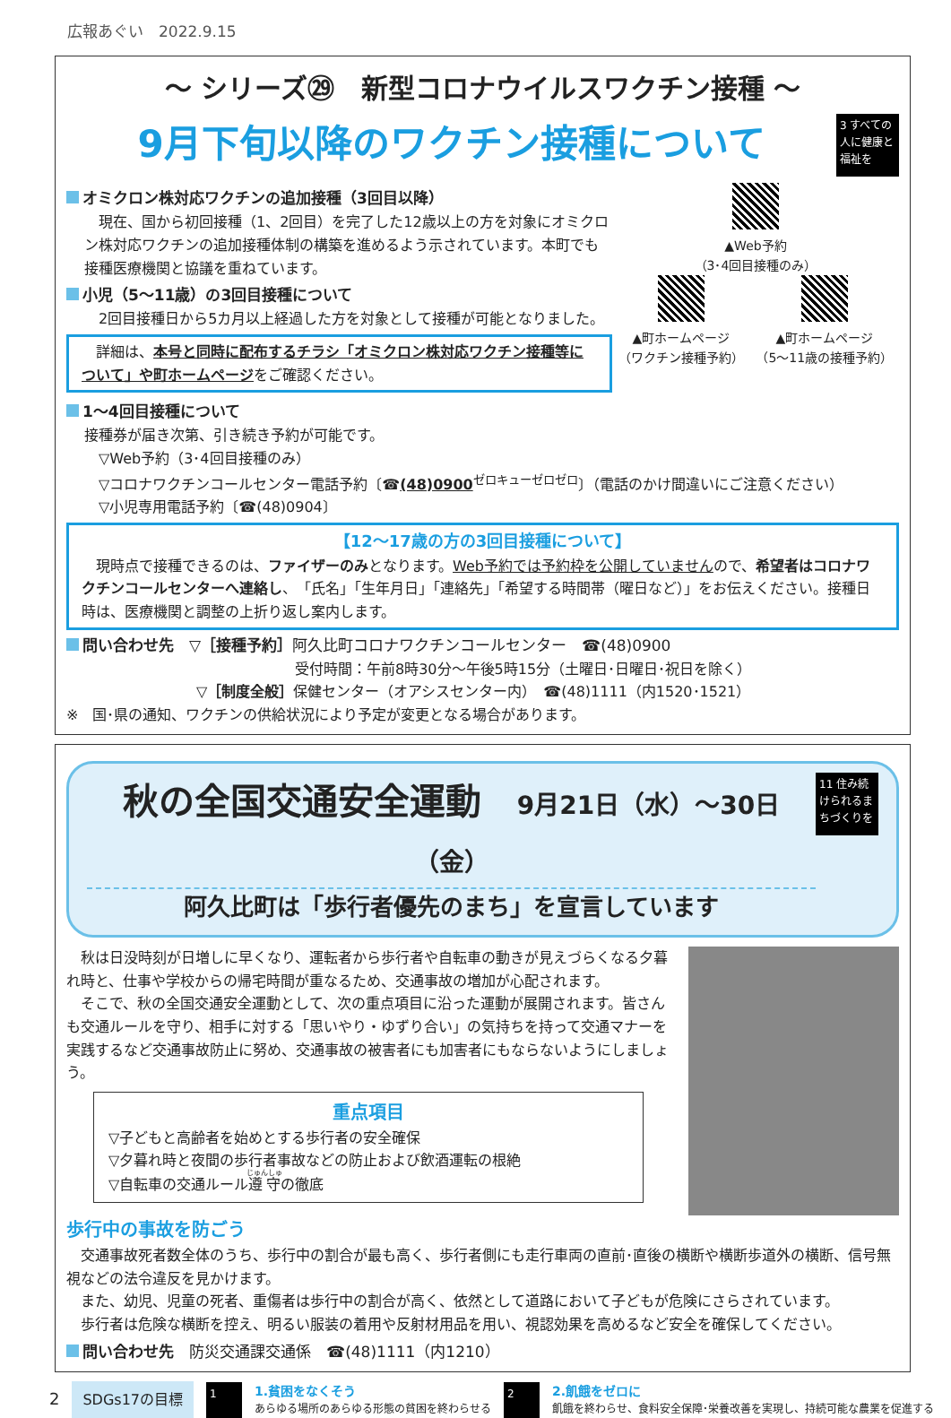広報あぐい　2022.9.15
～ シリーズ㉙　新型コロナウイルスワクチン接種 ～
9月下旬以降のワクチン接種について
3 すべての人に健康と福祉を
オミクロン株対応ワクチンの追加接種（3回目以降）
　現在、国から初回接種（1、2回目）を完了した12歳以上の方を対象にオミクロン株対応ワクチンの追加接種体制の構築を進めるよう示されています。本町でも接種医療機関と協議を重ねています。
小児（5～11歳）の3回目接種について
　2回目接種日から5カ月以上経過した方を対象として接種が可能となりました。
　詳細は、本号と同時に配布するチラシ「オミクロン株対応ワクチン接種等について」や町ホームページをご確認ください。
▲Web予約
（3･4回目接種のみ）
▲町ホームページ
（ワクチン接種予約）
▲町ホームページ
（5～11歳の接種予約）
1～4回目接種について
接種券が届き次第、引き続き予約が可能です。
　▽Web予約（3･4回目接種のみ）
　▽コロナワクチンコールセンター電話予約〔☎(48)0900<sup>ゼロキューゼロゼロ</sup>〕（電話のかけ間違いにご注意ください）
　▽小児専用電話予約〔☎(48)0904〕
【12～17歳の方の3回目接種について】
　現時点で接種できるのは、ファイザーのみとなります。Web予約では予約枠を公開していませんので、希望者はコロナワクチンコールセンターへ連絡し、「氏名」「生年月日」「連絡先」「希望する時間帯（曜日など）」をお伝えください。接種日時は、医療機関と調整の上折り返し案内します。
問い合わせ先　▽［接種予約］阿久比町コロナワクチンコールセンター　☎(48)0900
受付時間：午前8時30分～午後5時15分（土曜日･日曜日･祝日を除く）
▽［制度全般］保健センター（オアシスセンター内）　☎(48)1111（内1520･1521）
※　国･県の通知、ワクチンの供給状況により予定が変更となる場合があります。
秋の全国交通安全運動　9月21日（水）～30日（金）
阿久比町は「歩行者優先のまち」を宣言しています
11 住み続けられるまちづくりを
　秋は日没時刻が日増しに早くなり、運転者から歩行者や自転車の動きが見えづらくなる夕暮れ時と、仕事や学校からの帰宅時間が重なるため、交通事故の増加が心配されます。
　そこで、秋の全国交通安全運動として、次の重点項目に沿った運動が展開されます。皆さんも交通ルールを守り、相手に対する「思いやり・ゆずり合い」の気持ちを持って交通マナーを実践するなど交通事故防止に努め、交通事故の被害者にも加害者にもならないようにしましょう。
重点項目
▽子どもと高齢者を始めとする歩行者の安全確保
▽夕暮れ時と夜間の歩行者事故などの防止および飲酒運転の根絶
▽自転車の交通ルール遵守の徹底
歩行中の事故を防ごう
　交通事故死者数全体のうち、歩行中の割合が最も高く、歩行者側にも走行車両の直前･直後の横断や横断歩道外の横断、信号無視などの法令違反を見かけます。
　また、幼児、児童の死者、重傷者は歩行中の割合が高く、依然として道路において子どもが危険にさらされています。
　歩行者は危険な横断を控え、明るい服装の着用や反射材用品を用い、視認効果を高めるなど安全を確保してください。
問い合わせ先　防災交通課交通係　☎(48)1111（内1210）
2 SDGs17の目標
1
1.貧困をなくそう
あらゆる場所のあらゆる形態の貧困を終わらせる
2
2.飢餓をゼロに
飢餓を終わらせ、食料安全保障･栄養改善を実現し、持続可能な農業を促進する